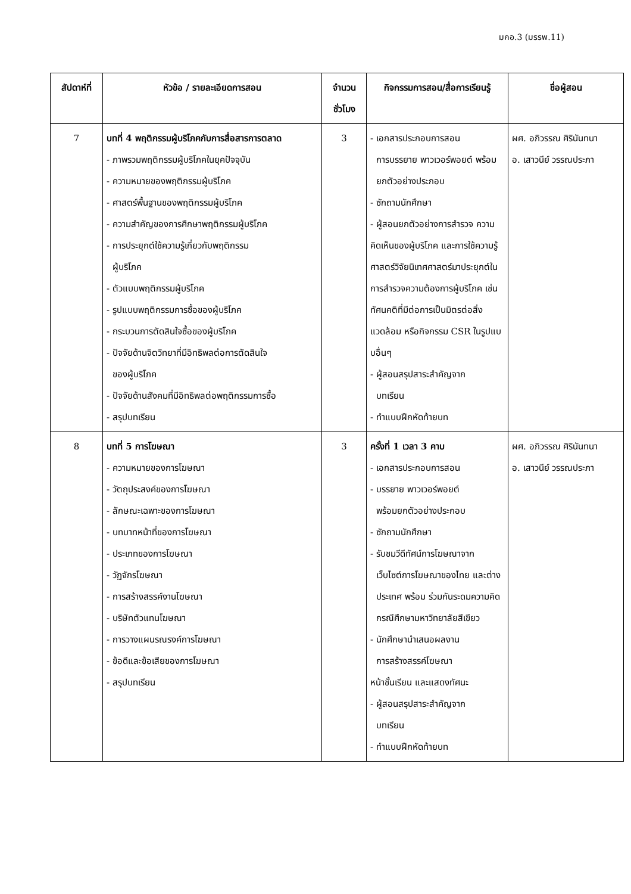มคอ.3 (มรรพ.11)
| สัปดาห์ที่ | หัวข้อ / รายละเอียดการสอน | จำนวน ชั่วโมง | กิจกรรมการสอน/สื่อการเรียนรู้ | ชื่อผู้สอน |
| --- | --- | --- | --- | --- |
| 7 | บทที่ 4 พฤติกรรมผู้บริโภคกับการสื่อสารการตลาด - ภาพรวมพฤติกรรมผู้บริโภคในยุคปัจจุบัน - ความหมายของพฤติกรรมผู้บริโภค - ศาสตร์พื้นฐานของพฤติกรรมผู้บริโภค - ความสำคัญของการศึกษาพฤติกรรมผู้บริโภค - การประยุกต์ใช้ความรู้เกี่ยวกับพฤติกรรม ผู้บริโภค - ตัวแบบพฤติกรรมผู้บริโภค - รูปแบบพฤติกรรมการซื้อของผู้บริโภค - กระบวนการตัดสินใจซื้อของผู้บริโภค - ปัจจัยด้านจิตวิทยาที่มีอิทธิพลต่อการตัดสินใจ ของผู้บริโภค - ปัจจัยด้านสังคมที่มีอิทธิพลต่อพฤติกรรมการซื้อ - สรุปบทเรียน | 3 | - เอกสารประกอบการสอน การบรรยาย พาวเวอร์พอยต์ พร้อมยกตัวอย่างประกอบ - ซักถามนักศึกษา - ผู้สอนยกตัวอย่างการสำรวจ ความคิดเห็นของผู้บริโภค และการใช้ความรู้ศาสตร์วิจัยนิเทศศาสตร์มาประยุกต์ในการสำรวจความต้องการผู้บริโภค เช่น ทัศนคติที่มีต่อการเป็นมิตรต่อสิ่งแวดล้อม หรือกิจกรรม CSR ในรูปแบบอื่นๆ - ผู้สอนสรุปสาระสำคัญจาก บทเรียน - ทำแบบฝึกหัดท้ายบท | ผศ. อภิวรรณ ศิรินันทนา อ. เสาวนีย์ วรรณประภา |
| 8 | บทที่ 5 การโฆษณา - ความหมายของการโฆษณา - วัตถุประสงค์ของการโฆษณา - ลักษณะเฉพาะของการโฆษณา - บทบาทหน้าที่ของการโฆษณา - ประเภทของการโฆษณา - วัฏจักรโฆษณา - การสร้างสรรค์งานโฆษณา - บริษัทตัวแทนโฆษณา - การวางแผนรณรงค์การโฆษณา - ข้อดีและข้อเสียของการโฆษณา - สรุปบทเรียน | 3 | ครั้งที่ 1 เวลา 3 คาบ - เอกสารประกอบการสอน - บรรยาย พาวเวอร์พอยต์ พร้อมยกตัวอย่างประกอบ - ซักถามนักศึกษา - รับชมวีดีทัศน์การโฆษณาจาก เว็บไซต์การโฆษณาของไทย และต่างประเทศ พร้อม ร่วมกันระดมความคิด กรณีศึกษามหาวิทยาลัยสีเขียว - นักศึกษานำเสนอผลงาน การสร้างสรรค์โฆษณา หน้าชั้นเรียน และแสดงทัศนะ - ผู้สอนสรุปสาระสำคัญจาก บทเรียน - ทำแบบฝึกหัดท้ายบท | ผศ. อภิวรรณ ศิรินันทนา อ. เสาวนีย์ วรรณประภา |